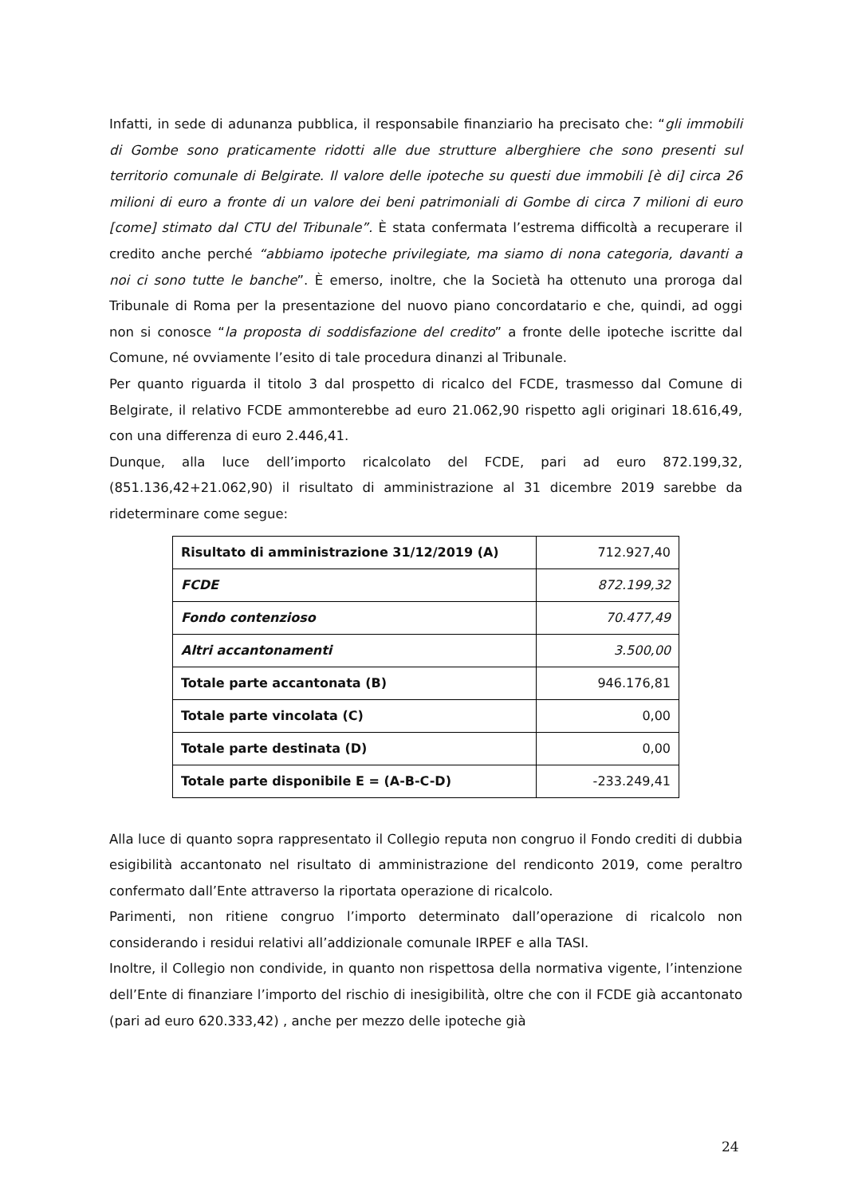Infatti, in sede di adunanza pubblica, il responsabile finanziario ha precisato che: “gli immobili di Gombe sono praticamente ridotti alle due strutture alberghiere che sono presenti sul territorio comunale di Belgirate. Il valore delle ipoteche su questi due immobili [è di] circa 26 milioni di euro a fronte di un valore dei beni patrimoniali di Gombe di circa 7 milioni di euro [come] stimato dal CTU del Tribunale”. È stata confermata l’estrema difficoltà a recuperare il credito anche perché “abbiamo ipoteche privilegiate, ma siamo di nona categoria, davanti a noi ci sono tutte le banche”. È emerso, inoltre, che la Società ha ottenuto una proroga dal Tribunale di Roma per la presentazione del nuovo piano concordatario e che, quindi, ad oggi non si conosce “la proposta di soddisfazione del credito” a fronte delle ipoteche iscritte dal Comune, né ovviamente l’esito di tale procedura dinanzi al Tribunale.
Per quanto riguarda il titolo 3 dal prospetto di ricalco del FCDE, trasmesso dal Comune di Belgirate, il relativo FCDE ammonterebbe ad euro 21.062,90 rispetto agli originari 18.616,49, con una differenza di euro 2.446,41.
Dunque, alla luce dell’importo ricalcolato del FCDE, pari ad euro 872.199,32, (851.136,42+21.062,90) il risultato di amministrazione al 31 dicembre 2019 sarebbe da rideterminare come segue:
| Risultato di amministrazione 31/12/2019 (A) | 712.927,40 |
| FCDE | 872.199,32 |
| Fondo contenzioso | 70.477,49 |
| Altri accantonamenti | 3.500,00 |
| Totale parte accantonata (B) | 946.176,81 |
| Totale parte vincolata (C) | 0,00 |
| Totale parte destinata (D) | 0,00 |
| Totale parte disponibile E = (A-B-C-D) | -233.249,41 |
Alla luce di quanto sopra rappresentato il Collegio reputa non congruo il Fondo crediti di dubbia esigibilità accantonato nel risultato di amministrazione del rendiconto 2019, come peraltro confermato dall’Ente attraverso la riportata operazione di ricalcolo.
Parimenti, non ritiene congruo l’importo determinato dall’operazione di ricalcolo non considerando i residui relativi all’addizionale comunale IRPEF e alla TASI.
Inoltre, il Collegio non condivide, in quanto non rispettosa della normativa vigente, l’intenzione dell’Ente di finanziare l’importo del rischio di inesigibilità, oltre che con il FCDE già accantonato (pari ad euro 620.333,42) , anche per mezzo delle ipoteche già
24